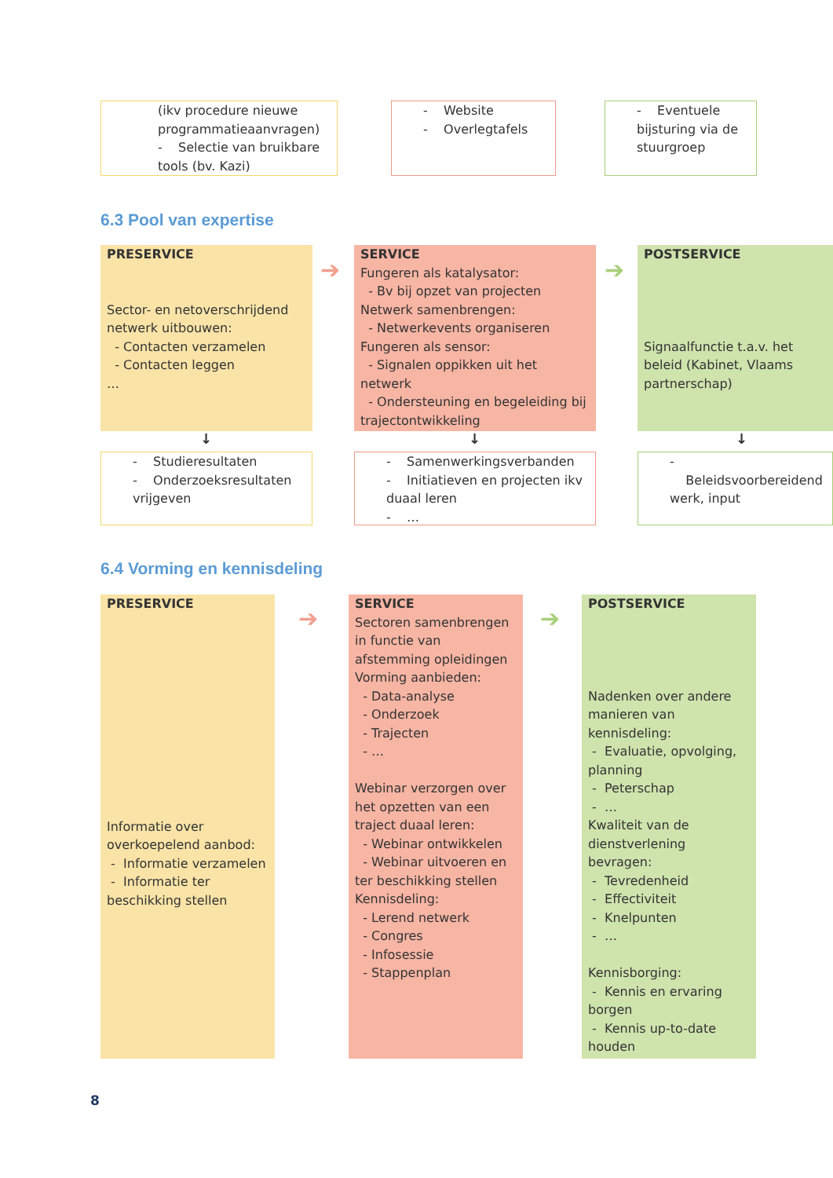(ikv procedure nieuwe programmatieaanvragen)
- Selectie van bruikbare tools (bv. Kazi)
- Website
- Overlegtafels
- Eventuele bijsturing via de stuurgroep
6.3 Pool van expertise
PRESERVICE
Sector- en netoverschrijdend netwerk uitbouwen:
- Contacten verzamelen
- Contacten leggen
…
➔
SERVICE
Fungeren als katalysator:
- Bv bij opzet van projecten
Netwerk samenbrengen:
- Netwerkevents organiseren
Fungeren als sensor:
- Signalen oppikken uit het netwerk
- Ondersteuning en begeleiding bij trajectontwikkeling
➔
POSTSERVICE
Signaalfunctie t.a.v. het beleid (Kabinet, Vlaams partnerschap)
↓ ↓ ↓
- Studieresultaten
- Onderzoeksresultaten vrijgeven
- Samenwerkingsverbanden
- Initiatieven en projecten ikv duaal leren
- …
- Beleidsvoorbereidend werk, input
6.4 Vorming en kennisdeling
PRESERVICE
Informatie over overkoepelend aanbod:
- Informatie verzamelen
- Informatie ter beschikking stellen
➔
SERVICE
Sectoren samenbrengen in functie van afstemming opleidingen
Vorming aanbieden:
- Data-analyse
- Onderzoek
- Trajecten
- …
Webinar verzorgen over het opzetten van een traject duaal leren:
- Webinar ontwikkelen
- Webinar uitvoeren en ter beschikking stellen
Kennisdeling:
- Lerend netwerk
- Congres
- Infosessie
- Stappenplan
➔
POSTSERVICE
Nadenken over andere manieren van kennisdeling:
- Evaluatie, opvolging, planning
- Peterschap
- …
Kwaliteit van de dienstverlening bevragen:
- Tevredenheid
- Effectiviteit
- Knelpunten
- …
Kennisborging:
- Kennis en ervaring borgen
- Kennis up-to-date houden
8